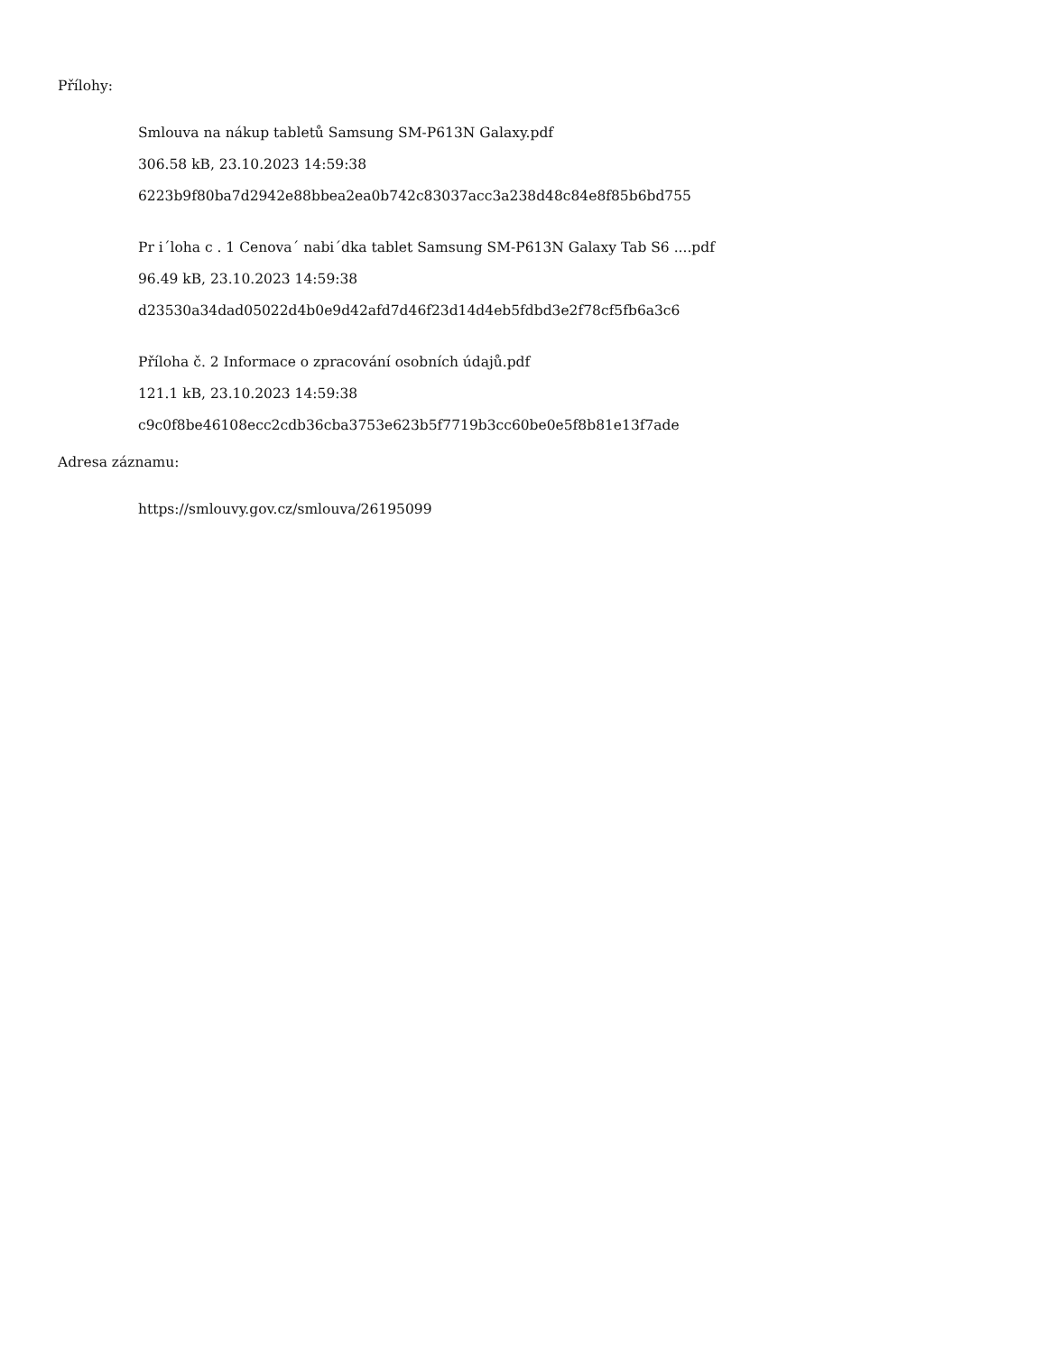Přílohy:
Smlouva na nákup tabletů Samsung SM-P613N Galaxy.pdf
306.58 kB, 23.10.2023 14:59:38
6223b9f80ba7d2942e88bbea2ea0b742c83037acc3a238d48c84e8f85b6bd755
Pr i´loha c . 1 Cenova´ nabi´dka tablet Samsung SM-P613N Galaxy Tab S6 ....pdf
96.49 kB, 23.10.2023 14:59:38
d23530a34dad05022d4b0e9d42afd7d46f23d14d4eb5fdbd3e2f78cf5fb6a3c6
Příloha č. 2 Informace o zpracování osobních údajů.pdf
121.1 kB, 23.10.2023 14:59:38
c9c0f8be46108ecc2cdb36cba3753e623b5f7719b3cc60be0e5f8b81e13f7ade
Adresa záznamu:
https://smlouvy.gov.cz/smlouva/26195099